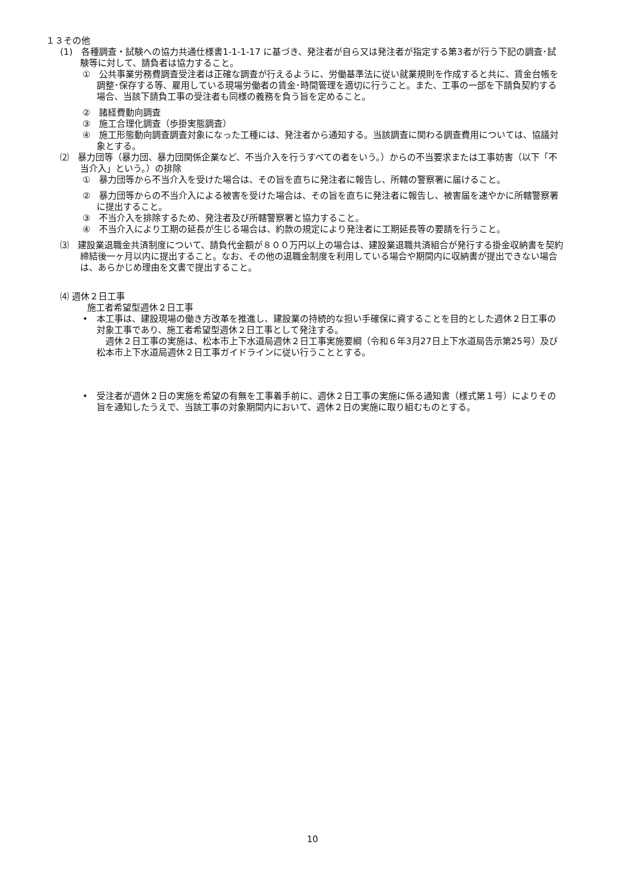１３その他
(1)　各種調査・試験への協力共通仕様書1-1-1-17 に基づき、発注者が自ら又は発注者が指定する第3者が行う下記の調査･試験等に対して、請負者は協力すること。
①　公共事業労務費調査受注者は正確な調査が行えるように、労働基準法に従い就業規則を作成すると共に、賃金台帳を調整･保存する等、雇用している現場労働者の賃金･時間管理を適切に行うこと。また、工事の一部を下請負契約する場合、当該下請負工事の受注者も同様の義務を負う旨を定めること。
②　諸経費動向調査
③　施工合理化調査（歩掛実態調査）
④　施工形態動向調査調査対象になった工種には、発注者から通知する。当該調査に関わる調査費用については、協議対象とする。
⑵　暴力団等（暴力団、暴力団関係企業など、不当介入を行うすべての者をいう。）からの不当要求または工事妨害（以下「不当介入」という。）の排除
①　暴力団等から不当介入を受けた場合は、その旨を直ちに発注者に報告し、所轄の警察署に届けること。
②　暴力団等からの不当介入による被害を受けた場合は、その旨を直ちに発注者に報告し、被害届を速やかに所轄警察署に提出すること。
③　不当介入を排除するため、発注者及び所轄警察署と協力すること。
④　不当介入により工期の延長が生じる場合は、約款の規定により発注者に工期延長等の要請を行うこと。
⑶　建設業退職金共済制度について、請負代金額が８００万円以上の場合は、建設業退職共済組合が発行する掛金収納書を契約締結後一ヶ月以内に提出すること。なお、その他の退職金制度を利用している場合や期間内に収納書が提出できない場合は、あらかじめ理由を文書で提出すること。
⑷ 週休２日工事
施工者希望型週休２日工事
•　本工事は、建設現場の働き方改革を推進し、建設業の持続的な担い手確保に資することを目的とした週休２日工事の対象工事であり、施工者希望型週休２日工事として発注する。
　週休２日工事の実施は、松本市上下水道局週休２日工事実施要綱（令和６年3月27日上下水道局告示第25号）及び松本市上下水道局週休２日工事ガイドラインに従い行うこととする。
•　受注者が週休２日の実施を希望の有無を工事着手前に、週休２日工事の実施に係る通知書（様式第１号）によりその旨を通知したうえで、当該工事の対象期間内において、週休２日の実施に取り組むものとする。
10